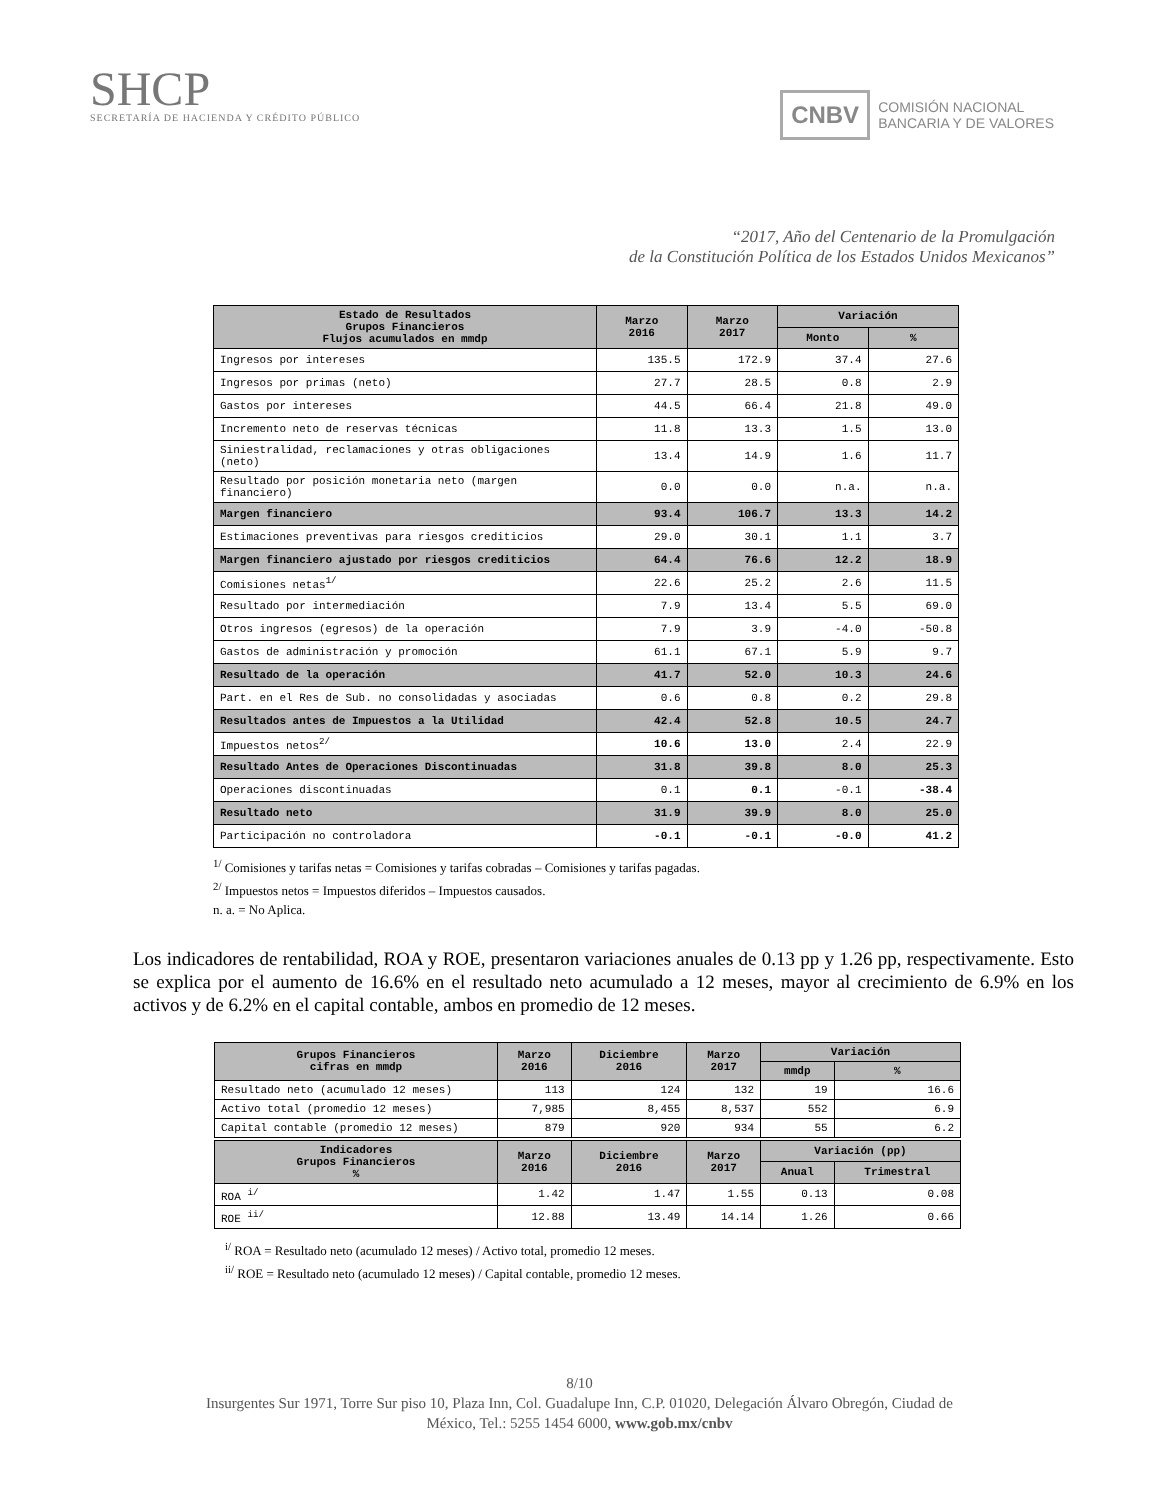SHCP
SECRETARÍA DE HACIENDA Y CRÉDITO PÚBLICO
CNBV COMISIÓN NACIONAL
BANCARIA Y DE VALORES
“2017, Año del Centenario de la Promulgación
de la Constitución Política de los Estados Unidos Mexicanos”
| Estado de Resultados Grupos Financieros Flujos acumulados en mmdp | Marzo 2016 | Marzo 2017 | Variación | |
| --- | --- | --- | --- | --- |
| | | | Monto | % |
| Ingresos por intereses | 135.5 | 172.9 | 37.4 | 27.6 |
| Ingresos por primas (neto) | 27.7 | 28.5 | 0.8 | 2.9 |
| Gastos por intereses | 44.5 | 66.4 | 21.8 | 49.0 |
| Incremento neto de reservas técnicas | 11.8 | 13.3 | 1.5 | 13.0 |
| Siniestralidad, reclamaciones y otras obligaciones (neto) | 13.4 | 14.9 | 1.6 | 11.7 |
| Resultado por posición monetaria neto (margen financiero) | 0.0 | 0.0 | n.a. | n.a. |
| Margen financiero | 93.4 | 106.7 | 13.3 | 14.2 |
| Estimaciones preventivas para riesgos crediticios | 29.0 | 30.1 | 1.1 | 3.7 |
| Margen financiero ajustado por riesgos crediticios | 64.4 | 76.6 | 12.2 | 18.9 |
| Comisiones netas<sup>1/</sup> | 22.6 | 25.2 | 2.6 | 11.5 |
| Resultado por intermediación | 7.9 | 13.4 | 5.5 | 69.0 |
| Otros ingresos (egresos) de la operación | 7.9 | 3.9 | -4.0 | -50.8 |
| Gastos de administración y promoción | 61.1 | 67.1 | 5.9 | 9.7 |
| Resultado de la operación | 41.7 | 52.0 | 10.3 | 24.6 |
| Part. en el Res de Sub. no consolidadas y asociadas | 0.6 | 0.8 | 0.2 | 29.8 |
| Resultados antes de Impuestos a la Utilidad | 42.4 | 52.8 | 10.5 | 24.7 |
| Impuestos netos<sup>2/</sup> | 10.6 | 13.0 | 2.4 | 22.9 |
| Resultado Antes de Operaciones Discontinuadas | 31.8 | 39.8 | 8.0 | 25.3 |
| Operaciones discontinuadas | 0.1 | 0.1 | -0.1 | -38.4 |
| Resultado neto | 31.9 | 39.9 | 8.0 | 25.0 |
| Participación no controladora | -0.1 | -0.1 | -0.0 | 41.2 |
<sup>1/</sup> Comisiones y tarifas netas = Comisiones y tarifas cobradas – Comisiones y tarifas pagadas.
<sup>2/</sup> Impuestos netos = Impuestos diferidos – Impuestos causados.
n. a. = No Aplica.
Los indicadores de rentabilidad, ROA y ROE, presentaron variaciones anuales de 0.13 pp y 1.26 pp, respectivamente. Esto se explica por el aumento de 16.6% en el resultado neto acumulado a 12 meses, mayor al crecimiento de 6.9% en los activos y de 6.2% en el capital contable, ambos en promedio de 12 meses.
| Grupos Financieros cifras en mmdp | Marzo 2016 | Diciembre 2016 | Marzo 2017 | Variación | |
| --- | --- | --- | --- | --- | --- |
| | | | | mmdp | % |
| Resultado neto (acumulado 12 meses) | 113 | 124 | 132 | 19 | 16.6 |
| Activo total (promedio 12 meses) | 7,985 | 8,455 | 8,537 | 552 | 6.9 |
| Capital contable (promedio 12 meses) | 879 | 920 | 934 | 55 | 6.2 |
| Indicadores Grupos Financieros % | Marzo 2016 | Diciembre 2016 | Marzo 2017 | Variación (pp) | |
| | | | | Anual | Trimestral |
| ROA <sup>i/</sup> | 1.42 | 1.47 | 1.55 | 0.13 | 0.08 |
| ROE <sup>ii/</sup> | 12.88 | 13.49 | 14.14 | 1.26 | 0.66 |
<sup>i/</sup> ROA = Resultado neto (acumulado 12 meses) / Activo total, promedio 12 meses.
<sup>ii/</sup> ROE = Resultado neto (acumulado 12 meses) / Capital contable, promedio 12 meses.
8/10
Insurgentes Sur 1971, Torre Sur piso 10, Plaza Inn, Col. Guadalupe Inn, C.P. 01020, Delegación Álvaro Obregón, Ciudad de
México, Tel.: 5255 1454 6000, www.gob.mx/cnbv